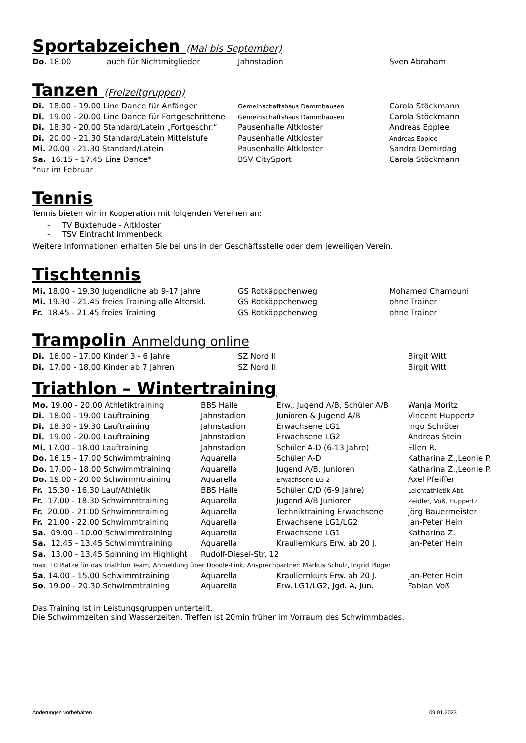Sportabzeichen (Mai bis September)
| Do. 18.00 | auch für Nichtmitglieder | Jahnstadion | Sven Abraham |
Tanzen (Freizeitgruppen)
| Di. 18.00 - 19.00 Line Dance für Anfänger | Gemeinschaftshaus Dammhausen | Carola Stöckmann |
| Di. 19.00 - 20.00 Line Dance für Fortgeschrittene | Gemeinschaftshaus Dammhausen | Carola Stöckmann |
| Di. 18.30 - 20.00 Standard/Latein „Fortgeschr.“ | Pausenhalle Altkloster | Andreas Epplee |
| Di. 20.00 - 21.30 Standard/Latein Mittelstufe | Pausenhalle Altkloster | Andreas Epplee |
| Mi. 20.00 - 21.30 Standard/Latein | Pausenhalle Altkloster | Sandra Demirdag |
| Sa. 16.15 - 17.45 Line Dance* | BSV CitySport | Carola Stöckmann |
| *nur im Februar | | |
Tennis
Tennis bieten wir in Kooperation mit folgenden Vereinen an:
- TV Buxtehude - Altkloster
- TSV Eintracht Immenbeck
Weitere Informationen erhalten Sie bei uns in der Geschäftsstelle oder dem jeweiligen Verein.
Tischtennis
| Mi. 18.00 - 19.30 Jugendliche ab 9-17 Jahre | GS Rotkäppchenweg | Mohamed Chamouni |
| Mi. 19.30 - 21.45 freies Training alle Alterskl. | GS Rotkäppchenweg | ohne Trainer |
| Fr. 18.45 - 21.45 freies Training | GS Rotkäppchenweg | ohne Trainer |
Trampolin Anmeldung online
| Di. 16.00 - 17.00 Kinder 3 - 6 Jahre | SZ Nord II | Birgit Witt |
| Di. 17.00 - 18.00 Kinder ab 7 Jahren | SZ Nord II | Birgit Witt |
Triathlon – Wintertraining
| Mo. 19.00 - 20.00 Athletiktraining | BBS Halle | Erw., Jugend A/B, Schüler A/B | Wanja Moritz |
| Di. 18.00 - 19.00 Lauftraining | Jahnstadion | Junioren & Jugend A/B | Vincent Huppertz |
| Di. 18.30 - 19.30 Lauftraining | Jahnstadion | Erwachsene LG1 | Ingo Schröter |
| Di. 19.00 - 20.00 Lauftraining | Jahnstadion | Erwachsene LG2 | Andreas Stein |
| Mi. 17.00 - 18.00 Lauftraining | Jahnstadion | Schüler A-D (6-13 Jahre) | Ellen R. |
| Do. 16.15 - 17.00 Schwimmtraining | Aquarella | Schüler A-D | Katharina Z.,Leonie P. |
| Do. 17.00 - 18.00 Schwimmtraining | Aquarella | Jugend A/B, Junioren | Katharina Z.,Leonie P. |
| Do. 19.00 - 20.00 Schwimmtraining | Aquarella | Erwachsene LG 2 | Axel Pfeiffer |
| Fr. 15.30 - 16.30 Lauf/Athletik | BBS Halle | Schüler C/D (6-9 Jahre) | Leichtathletik Abt. |
| Fr. 17.00 - 18.30 Schwimmtraining | Aquarella | Jugend A/B Junioren | Zeidler, Voß, Huppertz |
| Fr. 20.00 - 21.00 Schwimmtraining | Aquarella | Techniktraining Erwachsene | Jörg Bauermeister |
| Fr. 21.00 - 22.00 Schwimmtraining | Aquarella | Erwachsene LG1/LG2 | Jan-Peter Hein |
| Sa. 09.00 - 10.00 Schwimmtraining | Aquarella | Erwachsene LG1 | Katharina Z. |
| Sa. 12.45 - 13.45 Schwimmtraining | Aquarella | Kraullernkurs Erw. ab 20 J. | Jan-Peter Hein |
| Sa. 13.00 - 13.45 Spinning im Highlight | Rudolf-Diesel-Str. 12 | | |
| max. 10 Plätze für das Triathlon Team, Anmeldung über Doodle-Link, Ansprechpartner: Markus Schulz, Ingrid Plöger | | | |
| Sa . 14.00 - 15.00 Schwimmtraining | Aquarella | Kraullernkurs Erw. ab 20 J. | Jan-Peter Hein |
| So. 19.00 - 20.30 Schwimmtraining | Aquarella | Erw. LG1/LG2, Jgd. A, Jun. | Fabian Voß |
Das Training ist in Leistungsgruppen unterteilt.
Die Schwimmzeiten sind Wasserzeiten. Treffen ist 20min früher im Vorraum des Schwimmbades.
Änderungen vorbehalten 09.01.2023